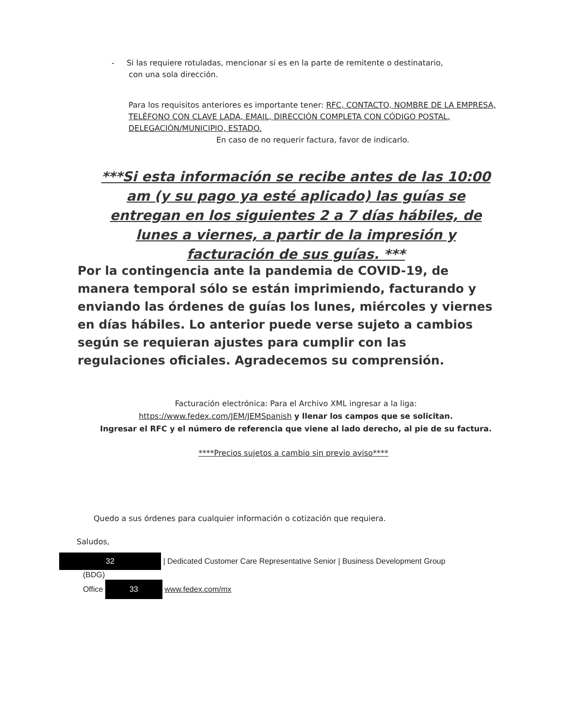- Si las requiere rotuladas, mencionar si es en la parte de remitente o destinatario,
con una sola dirección.
Para los requisitos anteriores es importante tener: RFC, CONTACTO, NOMBRE DE LA EMPRESA, TELÉFONO CON CLAVE LADA, EMAIL, DIRECCIÓN COMPLETA CON CÓDIGO POSTAL, DELEGACIÓN/MUNICIPIO, ESTADO.
En caso de no requerir factura, favor de indicarlo.
***Si esta información se recibe antes de las 10:00 am (y su pago ya esté aplicado) las guías se entregan en los siguientes 2 a 7 días hábiles, de lunes a viernes, a partir de la impresión y facturación de sus guías. ***
Por la contingencia ante la pandemia de COVID-19, de manera temporal sólo se están imprimiendo, facturando y enviando las órdenes de guías los lunes, miércoles y viernes en días hábiles. Lo anterior puede verse sujeto a cambios según se requieran ajustes para cumplir con las regulaciones oficiales. Agradecemos su comprensión.
Facturación electrónica: Para el Archivo XML ingresar a la liga:
https://www.fedex.com/JEM/JEMSpanish y llenar los campos que se solicitan.
Ingresar el RFC y el número de referencia que viene al lado derecho, al pie de su factura.
****Precios sujetos a cambio sin previo aviso****
Quedo a sus órdenes para cualquier información o cotización que requiera.
Saludos,
32 | Dedicated Customer Care Representative Senior | Business Development Group
(BDG)
Office 33 www.fedex.com/mx